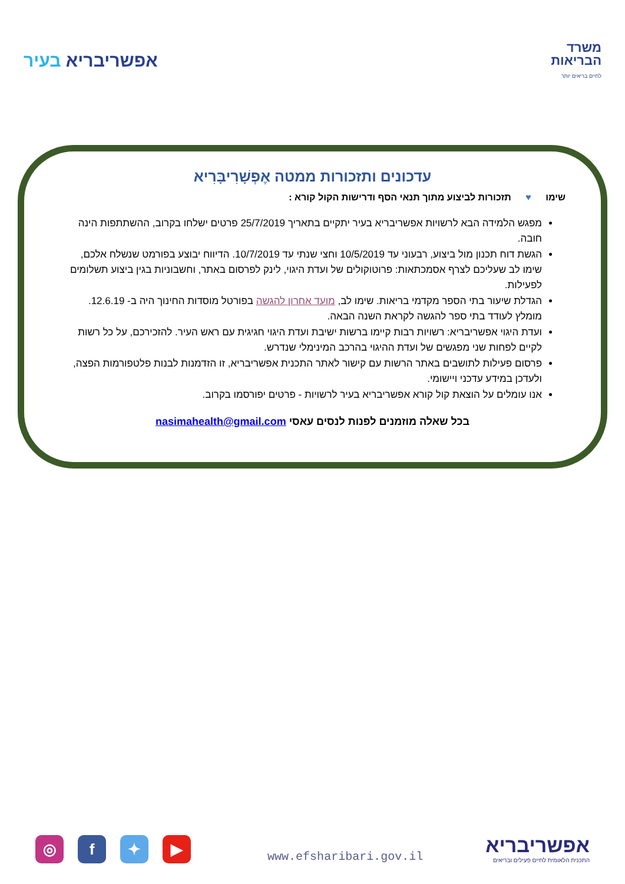אפשריבריא בעיר
משרד
הבריאות
לחיים בריאים יותר
עדכונים ותזכורות ממטה אֶפְשָׁרִיבָּרִיא
שימו ♥ תזכורות לביצוע מתוך תנאי הסף ודרישות הקול קורא :
מפגש הלמידה הבא לרשויות אפשריבריא בעיר יתקיים בתאריך 25/7/2019 פרטים ישלחו בקרוב, ההשתתפות הינה חובה.
הגשת דוח תכנון מול ביצוע, רבעוני עד 10/5/2019 וחצי שנתי עד 10/7/2019. הדיווח יבוצע בפורמט שנשלח אלכם, שימו לב שעליכם לצרף אסמכתאות: פרוטוקולים של ועדת היגוי, לינק לפרסום באתר, וחשבוניות בגין ביצוע תשלומים לפעילות.
הגדלת שיעור בתי הספר מקדמי בריאות. שימו לב, מועד אחרון להגשה בפורטל מוסדות החינוך היה ב- 12.6.19. מומלץ לעודד בתי ספר להגשה לקראת השנה הבאה.
ועדת היגוי אפשריבריא: רשויות רבות קיימו ברשות ישיבת ועדת היגוי חגיגית עם ראש העיר. להזכירכם, על כל רשות לקיים לפחות שני מפגשים של ועדת ההיגוי בהרכב המינימלי שנדרש.
פרסום פעילות לתושבים באתר הרשות עם קישור לאתר התכנית אפשריבריא, זו הזדמנות לבנות פלטפורמות הפצה, ולעדכן במידע עדכני ויישומי.
אנו עומלים על הוצאת קול קורא אפשריבריא בעיר לרשויות - פרטים יפורסמו בקרוב.
בכל שאלה מוזמנים לפנות לנסים עאסי nasimahealth@gmail.com
◎ f ✦ ▶
www.efsharibari.gov.il
אפשריבריא
התכנית הלאומית לחיים פעילים ובריאים